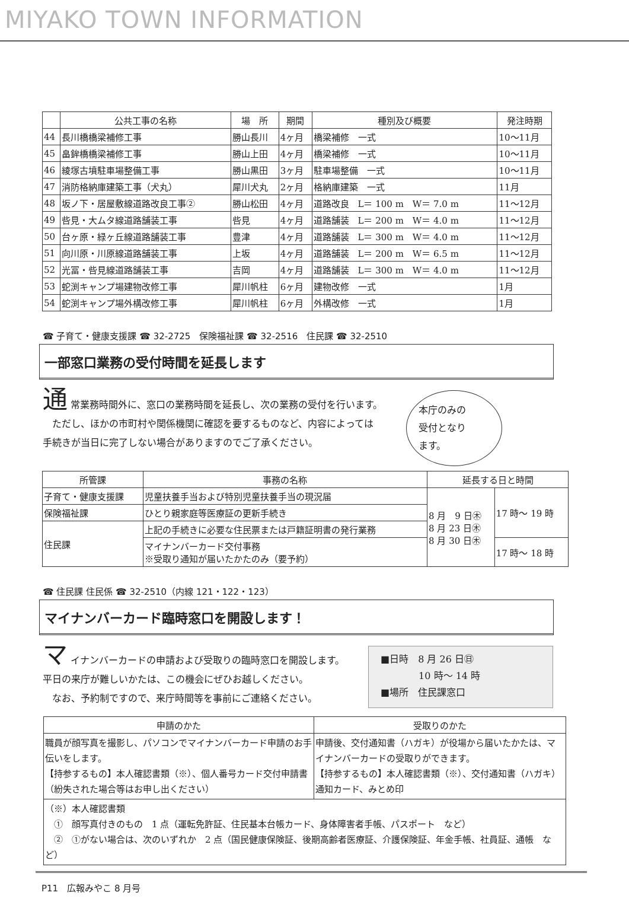MIYAKO TOWN INFORMATION
| | 公共工事の名称 | 場 所 | 期間 | 種別及び概要 | 発注時期 |
| --- | --- | --- | --- | --- | --- |
| 44 | 長川橋橋梁補修工事 | 勝山長川 | 4ヶ月 | 橋梁補修 一式 | 10～11月 |
| 45 | 畠鉾橋橋梁補修工事 | 勝山上田 | 4ヶ月 | 橋梁補修 一式 | 10～11月 |
| 46 | 綾塚古墳駐車場整備工事 | 勝山黒田 | 3ヶ月 | 駐車場整備 一式 | 10～11月 |
| 47 | 消防格納庫建築工事（犬丸） | 犀川犬丸 | 2ヶ月 | 格納庫建築 一式 | 11月 |
| 48 | 坂ノ下・居屋敷線道路改良工事② | 勝山松田 | 4ヶ月 | 道路改良 L＝ 100 m W＝ 7.0 m | 11～12月 |
| 49 | 呰見・大ムタ線道路舗装工事 | 呰見 | 4ヶ月 | 道路舗装 L＝ 200 m W＝ 4.0 m | 11～12月 |
| 50 | 台ヶ原・緑ヶ丘線道路舗装工事 | 豊津 | 4ヶ月 | 道路舗装 L＝ 300 m W＝ 4.0 m | 11～12月 |
| 51 | 向川原・川原線道路舗装工事 | 上坂 | 4ヶ月 | 道路舗装 L＝ 200 m W＝ 6.5 m | 11～12月 |
| 52 | 光冨・呰見線道路舗装工事 | 吉岡 | 4ヶ月 | 道路舗装 L＝ 300 m W＝ 4.0 m | 11～12月 |
| 53 | 蛇渕キャンプ場建物改修工事 | 犀川帆柱 | 6ヶ月 | 建物改修 一式 | 1月 |
| 54 | 蛇渕キャンプ場外構改修工事 | 犀川帆柱 | 6ヶ月 | 外構改修 一式 | 1月 |
☎ 子育て・健康支援課 ☎ 32-2725　保険福祉課 ☎ 32-2516　住民課 ☎ 32-2510
一部窓口業務の受付時間を延長します
通 常業務時間外に、窓口の業務時間を延長し、次の業務の受付を行います。
　ただし、ほかの市町村や関係機関に確認を要するものなど、内容によっては
手続きが当日に完了しない場合がありますのでご了承ください。
本庁のみの
受付となり
ます。
| 所管課 | 事務の名称 | 延長する日と時間 | |
| --- | --- | --- | --- |
| 子育て・健康支援課 | 児童扶養手当および特別児童扶養手当の現況届 | 8 月 9 日㊍ 8 月 23 日㊍ 8 月 30 日㊍ | 17 時～ 19 時 |
| 保険福祉課 | ひとり親家庭等医療証の更新手続き | | |
| 住民課 | 上記の手続きに必要な住民票または戸籍証明書の発行業務 | | |
| | マイナンバーカード交付事務 ※受取り通知が届いたかたのみ（要予約） | | 17 時～ 18 時 |
☎ 住民課 住民係 ☎ 32-2510（内線 121・122・123）
マイナンバーカード臨時窓口を開設します！
マ イナンバーカードの申請および受取りの臨時窓口を開設します。
平日の来庁が難しいかたは、この機会にぜひお越しください。
　なお、予約制ですので、来庁時間等を事前にご連絡ください。
■日時　8 月 26 日㊐
　　　　10 時～ 14 時
■場所　住民課窓口
| 申請のかた | 受取りのかた |
| --- | --- |
| 職員が顔写真を撮影し、パソコンでマイナンバーカード申請のお手伝いをします。 【持参するもの】本人確認書類（※）、個人番号カード交付申請書（紛失された場合等はお申し出ください） | 申請後、交付通知書（ハガキ）が役場から届いたかたは、マイナンバーカードの受取りができます。 【持参するもの】本人確認書類（※）、交付通知書（ハガキ）通知カード、みとめ印 |
| （※）本人確認書類 ① 顔写真付きのもの 1 点（運転免許証、住民基本台帳カード、身体障害者手帳、パスポート など） ② ①がない場合は、次のいずれか 2 点（国民健康保険証、後期高齢者医療証、介護保険証、年金手帳、社員証、通帳 など） | |
P11　広報みやこ 8 月号